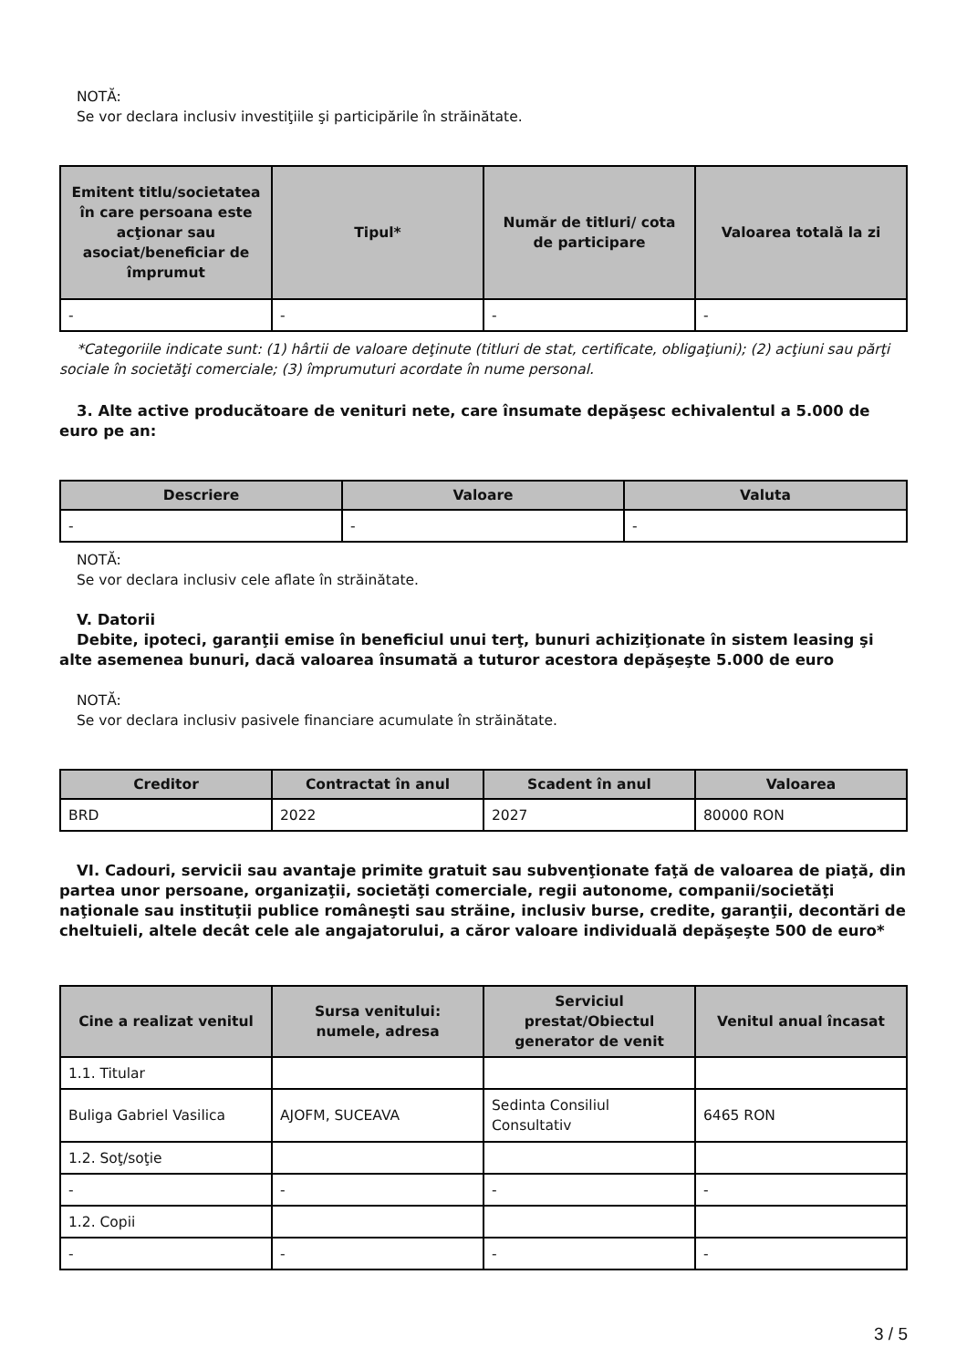NOTĂ:
Se vor declara inclusiv investiţiile şi participările în străinătate.
| Emitent titlu/societatea în care persoana este acţionar sau asociat/beneficiar de împrumut | Tipul* | Număr de titluri/ cota de participare | Valoarea totală la zi |
| --- | --- | --- | --- |
| - | - | - | - |
*Categoriile indicate sunt: (1) hârtii de valoare deţinute (titluri de stat, certificate, obligaţiuni); (2) acţiuni sau părţi sociale în societăţi comerciale; (3) împrumuturi acordate în nume personal.
3. Alte active producătoare de venituri nete, care însumate depăşesc echivalentul a 5.000 de euro pe an:
| Descriere | Valoare | Valuta |
| --- | --- | --- |
| - | - | - |
NOTĂ:
Se vor declara inclusiv cele aflate în străinătate.
V. Datorii
Debite, ipoteci, garanţii emise în beneficiul unui terţ, bunuri achiziţionate în sistem leasing şi alte asemenea bunuri, dacă valoarea însumată a tuturor acestora depăşeşte 5.000 de euro
NOTĂ:
Se vor declara inclusiv pasivele financiare acumulate în străinătate.
| Creditor | Contractat în anul | Scadent în anul | Valoarea |
| --- | --- | --- | --- |
| BRD | 2022 | 2027 | 80000 RON |
VI. Cadouri, servicii sau avantaje primite gratuit sau subvenţionate faţă de valoarea de piaţă, din partea unor persoane, organizaţii, societăţi comerciale, regii autonome, companii/societăţi naţionale sau instituţii publice româneşti sau străine, inclusiv burse, credite, garanţii, decontări de cheltuieli, altele decât cele ale angajatorului, a căror valoare individuală depăşeşte 500 de euro*
| Cine a realizat venitul | Sursa venitului: numele, adresa | Serviciul prestat/Obiectul generator de venit | Venitul anual încasat |
| --- | --- | --- | --- |
| 1.1. Titular | | | |
| Buliga Gabriel Vasilica | AJOFM, SUCEAVA | Sedinta Consiliul Consultativ | 6465 RON |
| 1.2. Soţ/soţie | | | |
| - | - | - | - |
| 1.2. Copii | | | |
| - | - | - | - |
3 / 5